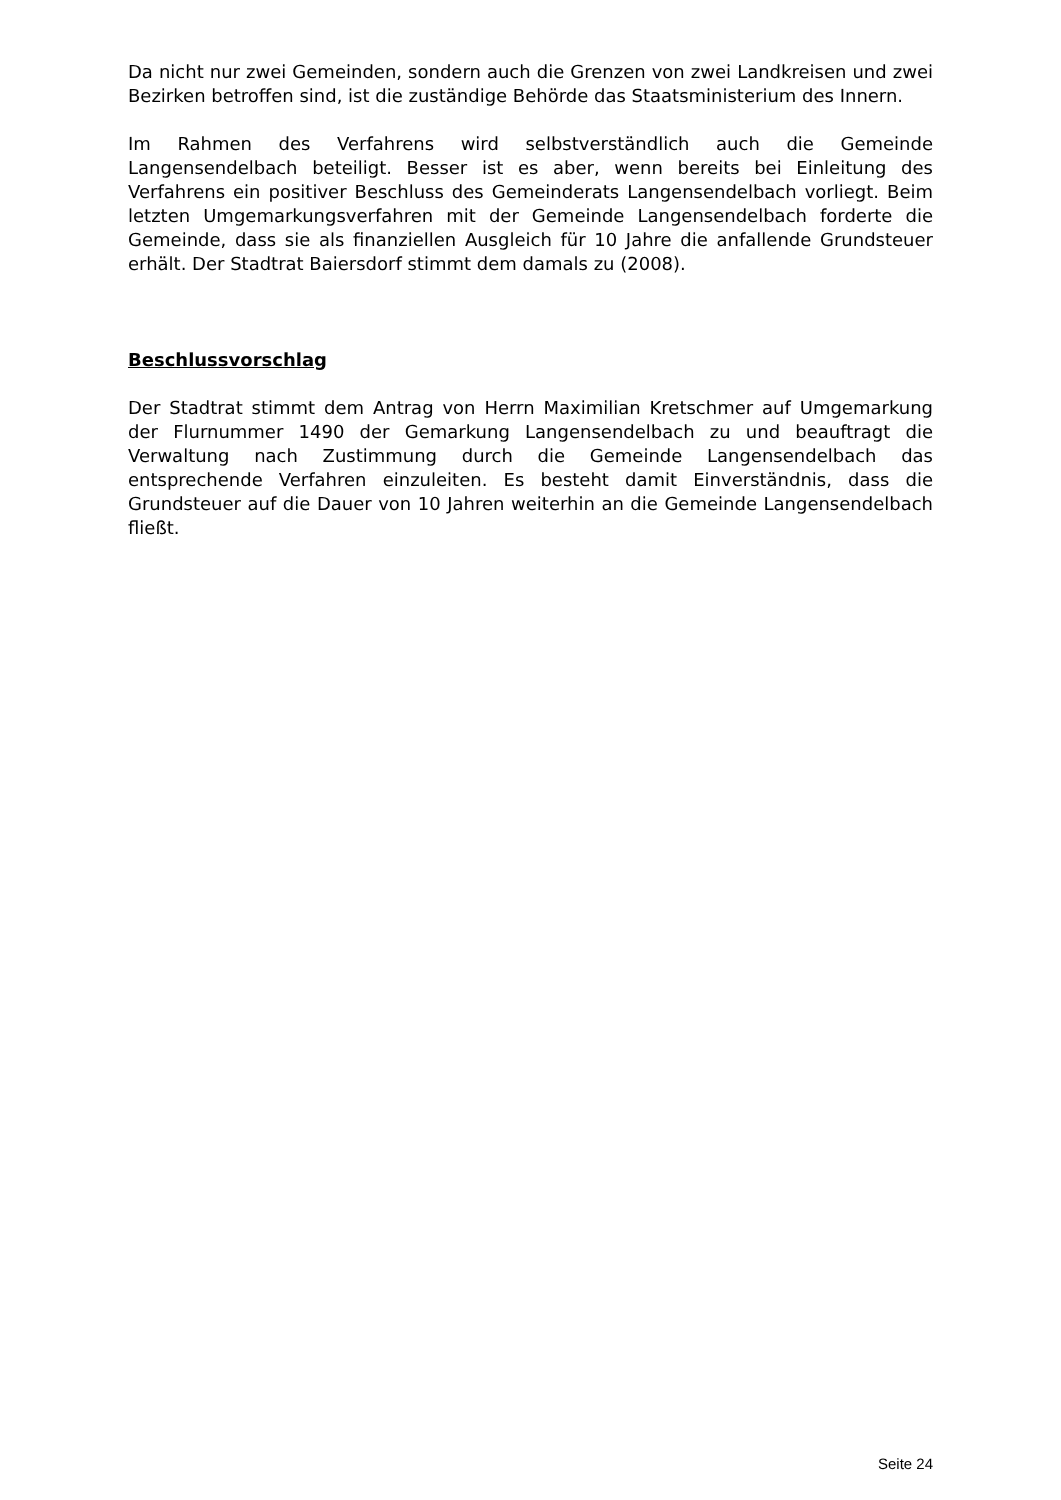Da nicht nur zwei Gemeinden, sondern auch die Grenzen von zwei Landkreisen und zwei Bezirken betroffen sind, ist die zuständige Behörde das Staatsministerium des Innern.
Im Rahmen des Verfahrens wird selbstverständlich auch die Gemeinde Langensendelbach beteiligt. Besser ist es aber, wenn bereits bei Einleitung des Verfahrens ein positiver Beschluss des Gemeinderats Langensendelbach vorliegt. Beim letzten Umgemarkungsverfahren mit der Gemeinde Langensendelbach forderte die Gemeinde, dass sie als finanziellen Ausgleich für 10 Jahre die anfallende Grundsteuer erhält. Der Stadtrat Baiersdorf stimmt dem damals zu (2008).
Beschlussvorschlag
Der Stadtrat stimmt dem Antrag von Herrn Maximilian Kretschmer auf Umgemarkung der Flurnummer 1490 der Gemarkung Langensendelbach zu und beauftragt die Verwaltung nach Zustimmung durch die Gemeinde Langensendelbach das entsprechende Verfahren einzuleiten. Es besteht damit Einverständnis, dass die Grundsteuer auf die Dauer von 10 Jahren weiterhin an die Gemeinde Langensendelbach fließt.
Seite 24